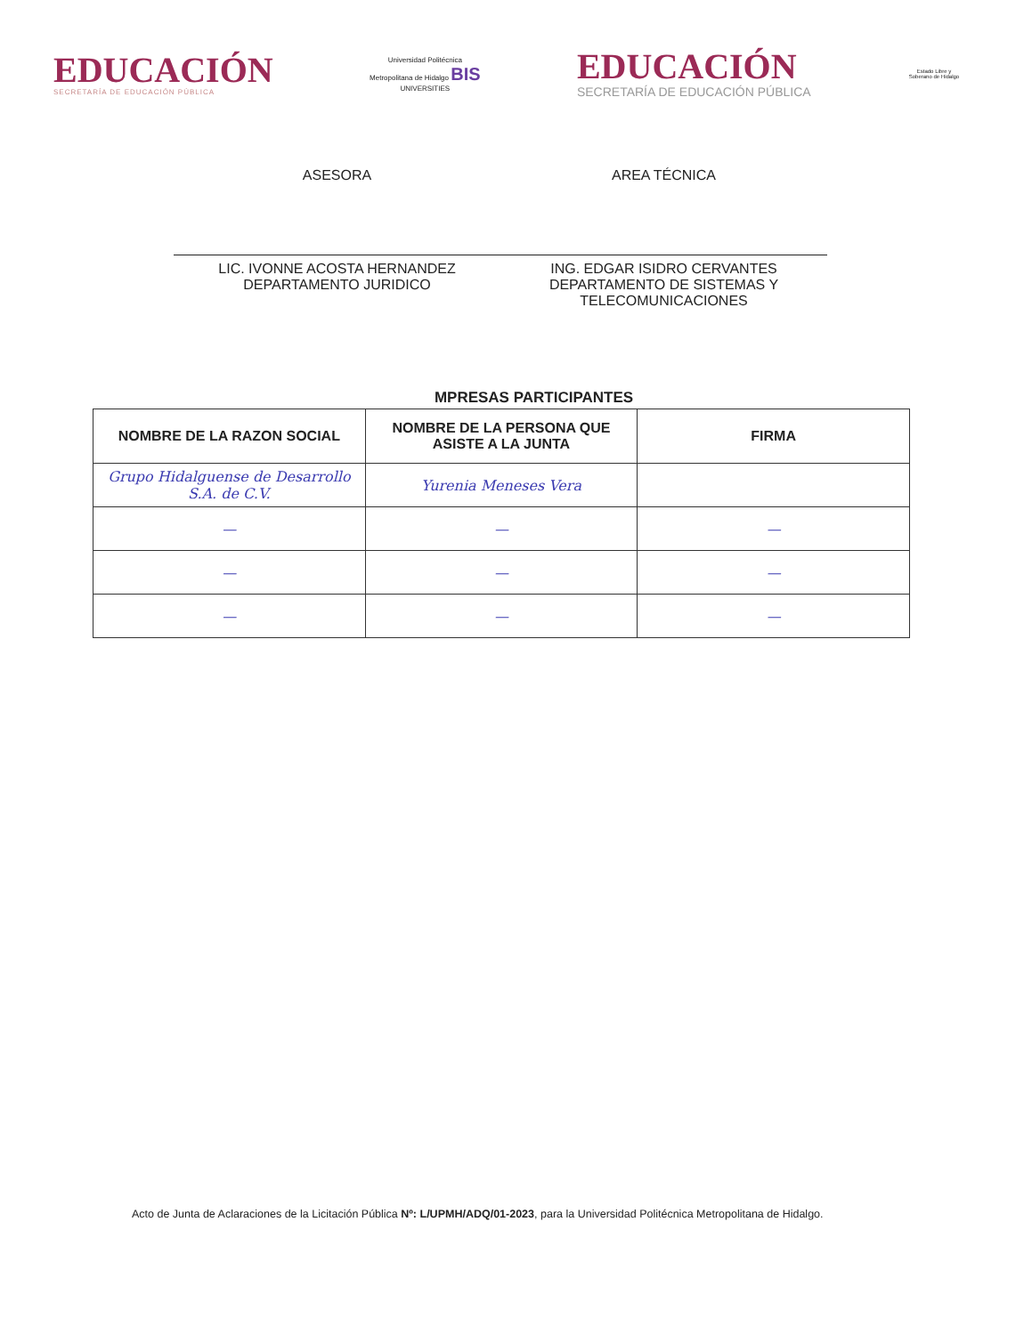EDUCACIÓN
SECRETARÍA DE EDUCACIÓN PÚBLICA
Universidad Politécnica
Metropolitana de Hidalgo BIS
UNIVERSITIES
EDUCACIÓN
SECRETARÍA DE EDUCACIÓN PÚBLICA
Estado Libre y Soberano de Hidalgo
ASESORA
LIC. IVONNE ACOSTA HERNANDEZ
DEPARTAMENTO JURIDICO
AREA TÉCNICA
ING. EDGAR ISIDRO CERVANTES
DEPARTAMENTO DE SISTEMAS Y
TELECOMUNICACIONES
MPRESAS PARTICIPANTES
| NOMBRE DE LA RAZON SOCIAL | NOMBRE DE LA PERSONA QUE ASISTE A LA JUNTA | FIRMA |
| --- | --- | --- |
| Grupo Hidalguense de Desarrollo S.A. de C.V. | Yurenia Meneses Vera | |
| — | — | — |
| — | — | — |
| — | — | — |
Acto de Junta de Aclaraciones de la Licitación Pública Nº: L/UPMH/ADQ/01-2023, para la Universidad Politécnica Metropolitana de Hidalgo.